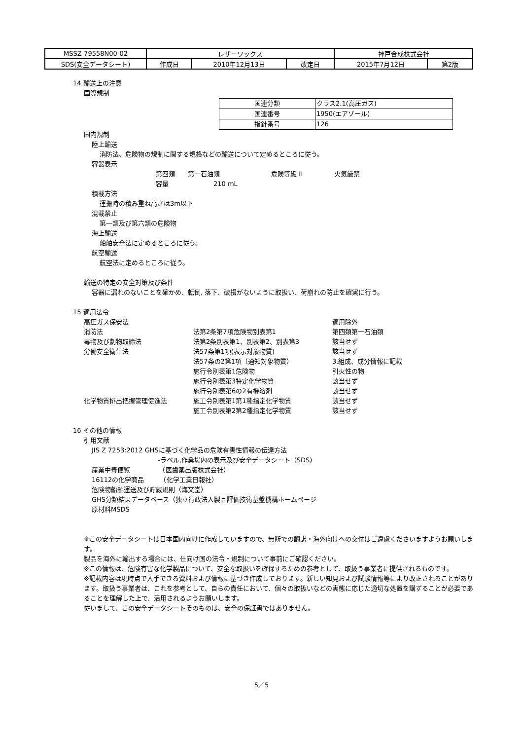| MSSZ-79558N00-02 | レザーワックス | | | 神戸合成株式会社 | |
| SDS(安全データシート) | 作成日 | 2010年12月13日 | 改定日 | 2015年7月12日 | 第2版 |
14 輸送上の注意
国際規制
| 国連分類 | クラス2.1(高圧ガス) |
| 国連番号 | 1950(エアゾール) |
| 指針番号 | 126 |
国内規制
陸上輸送
消防法、危険物の規制に関する規格などの輸送について定めるところに従う。
容器表示
第四類　　第一石油類　　　　　　　　危険等級 Ⅱ　　　　　火気厳禁
容量　　　　　　　210 mL
積載方法
運搬時の積み重ね高さは3m以下
混載禁止
第一類及び第六類の危険物
海上輸送
船舶安全法に定めるところに従う。
航空輸送
航空法に定めるところに従う。
輸送の特定の安全対策及び条件
容器に漏れのないことを確かめ、転倒, 落下、破損がないように取扱い、荷崩れの防止を確実に行う。
15 適用法令
| 高圧ガス保安法 | | 適用除外 |
| 消防法 | 法第2条第7項危険物別表第1 | 第四類第一石油類 |
| 毒物及び劇物取締法 | 法第2条別表第1、別表第2、別表第3 | 該当せず |
| 労働安全衛生法 | 法57条第1項(表示対象物質) | 該当せず |
| | 法57条の2第1項（通知対象物質） | 3.組成、成分情報に記載 |
| | 施行令別表第1危険物 | 引火性の物 |
| | 施行令別表第3特定化学物質 | 該当せず |
| | 施行令別表第6の2有機溶剤 | 該当せず |
| 化学物質排出把握管理促進法 | 施工令別表第1第1種指定化学物質 | 該当せず |
| | 施工令別表第2第2種指定化学物質 | 該当せず |
16 その他の情報
引用文献
JIS Z 7253:2012 GHSに基づく化学品の危険有害性情報の伝達方法
-ラベル,作業場内の表示及び安全データシート（SDS)
産業中毒便覧　　　　　（医歯薬出版株式会社）
16112の化学商品　　　（化学工業日報社）
危険物船舶運送及び貯蔵規則（海文堂）
GHS分類結果データベース（独立行政法人製品評価技術基盤機構ホームページ
原材料MSDS
※この安全データシートは日本国内向けに作成していますので、無断での翻訳・海外向けへの交付はご遠慮くださいますようお願いします。
製品を海外に輸出する場合には、仕向け国の法令・規制について事前にご確認ください。
※この情報は、危険有害な化学製品について、安全な取扱いを確保するための参考として、取扱う事業者に提供されるものです。
※記載内容は現時点で入手できる資料および情報に基づき作成しております。新しい知見および試験情報等により改正されることがあります。取扱う事業者は、これを参考として、自らの責任において、個々の取扱いなどの実態に応じた適切な処置を講ずることが必要であることを理解した上で、活用されるようお願いします。
従いまして、この安全データシートそのものは、安全の保証書ではありません。
5／5